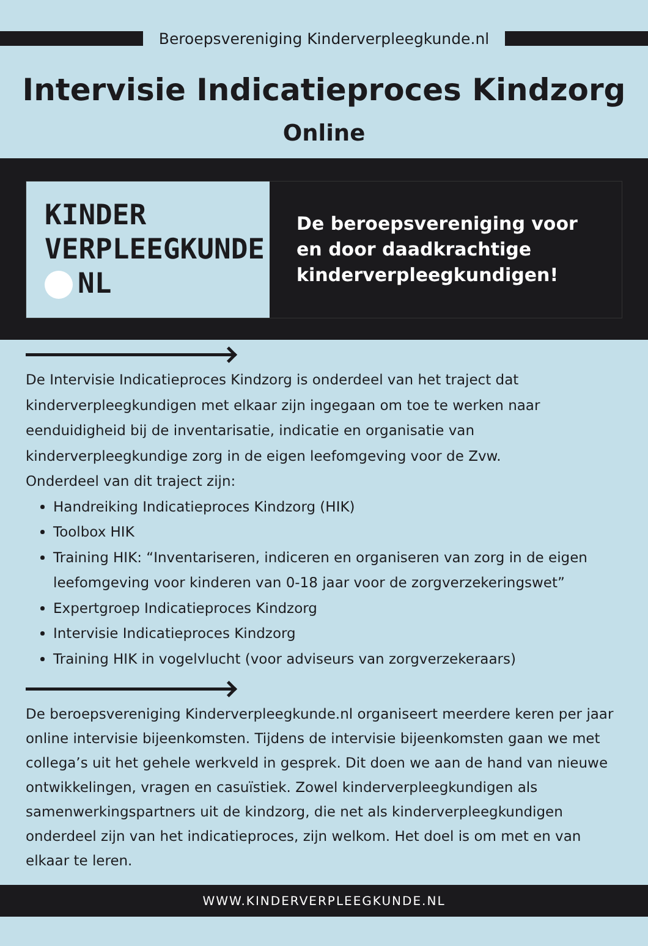Beroepsvereniging Kinderverpleegkunde.nl
Intervisie Indicatieproces Kindzorg
Online
KINDER
VERPLEEGKUNDE
NL
De beroepsvereniging voor en door daadkrachtige kinderverpleegkundigen!
De Intervisie Indicatieproces Kindzorg is onderdeel van het traject dat kinderverpleegkundigen met elkaar zijn ingegaan om toe te werken naar eenduidigheid bij de inventarisatie, indicatie en organisatie van kinderverpleegkundige zorg in de eigen leefomgeving voor de Zvw.
Onderdeel van dit traject zijn:
Handreiking Indicatieproces Kindzorg (HIK)
Toolbox HIK
Training HIK: “Inventariseren, indiceren en organiseren van zorg in de eigen leefomgeving voor kinderen van 0-18 jaar voor de zorgverzekeringswet”
Expertgroep Indicatieproces Kindzorg
Intervisie Indicatieproces Kindzorg
Training HIK in vogelvlucht (voor adviseurs van zorgverzekeraars)
De beroepsvereniging Kinderverpleegkunde.nl organiseert meerdere keren per jaar online intervisie bijeenkomsten. Tijdens de intervisie bijeenkomsten gaan we met collega’s uit het gehele werkveld in gesprek. Dit doen we aan de hand van nieuwe ontwikkelingen, vragen en casuïstiek. Zowel kinderverpleegkundigen als samenwerkingspartners uit de kindzorg, die net als kinderverpleegkundigen onderdeel zijn van het indicatieproces, zijn welkom. Het doel is om met en van elkaar te leren.
WWW.KINDERVERPLEEGKUNDE.NL